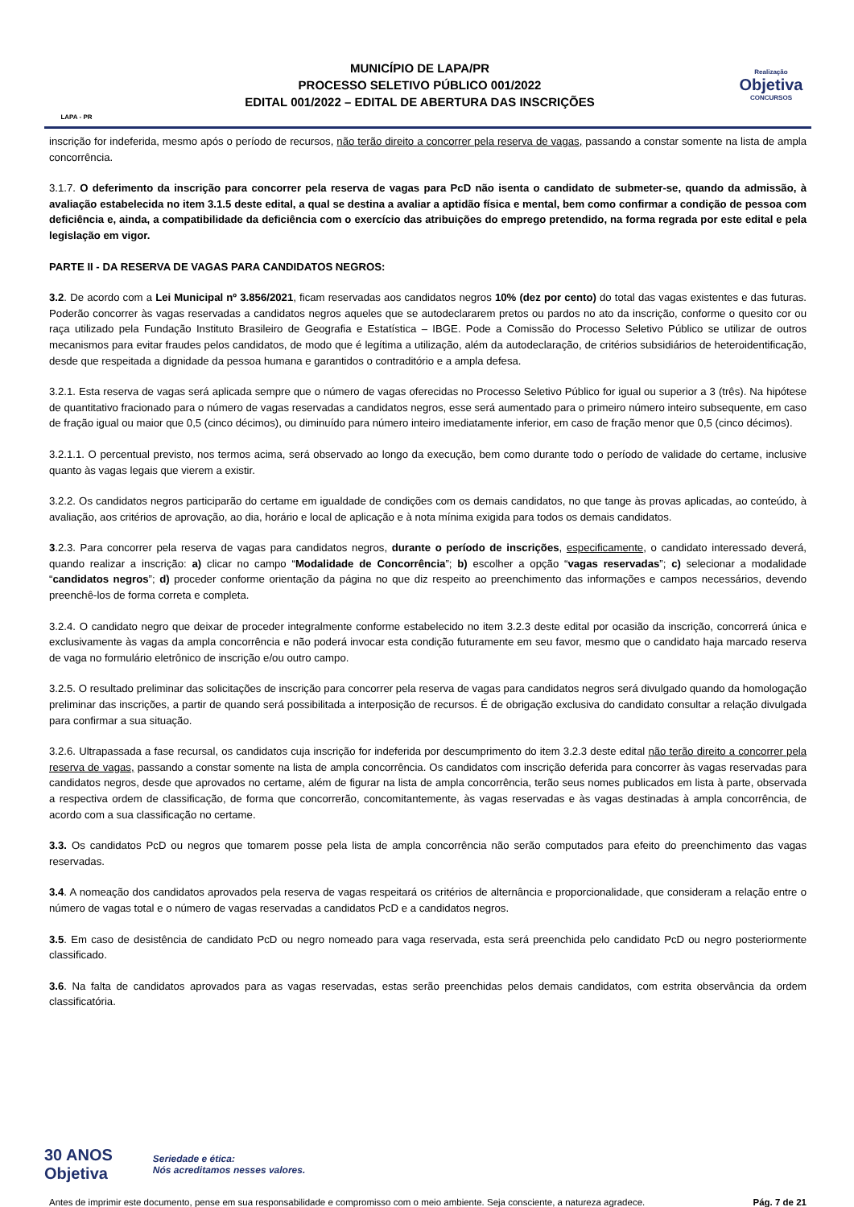LAPA - PR
MUNICÍPIO DE LAPA/PR
PROCESSO SELETIVO PÚBLICO 001/2022
EDITAL 001/2022 – EDITAL DE ABERTURA DAS INSCRIÇÕES
Realização
Objetiva
CONCURSOS
inscrição for indeferida, mesmo após o período de recursos, não terão direito a concorrer pela reserva de vagas, passando a constar somente na lista de ampla concorrência.
3.1.7. O deferimento da inscrição para concorrer pela reserva de vagas para PcD não isenta o candidato de submeter-se, quando da admissão, à avaliação estabelecida no item 3.1.5 deste edital, a qual se destina a avaliar a aptidão física e mental, bem como confirmar a condição de pessoa com deficiência e, ainda, a compatibilidade da deficiência com o exercício das atribuições do emprego pretendido, na forma regrada por este edital e pela legislação em vigor.
PARTE II - DA RESERVA DE VAGAS PARA CANDIDATOS NEGROS:
3.2. De acordo com a Lei Municipal nº 3.856/2021, ficam reservadas aos candidatos negros 10% (dez por cento) do total das vagas existentes e das futuras. Poderão concorrer às vagas reservadas a candidatos negros aqueles que se autodeclararem pretos ou pardos no ato da inscrição, conforme o quesito cor ou raça utilizado pela Fundação Instituto Brasileiro de Geografia e Estatística – IBGE. Pode a Comissão do Processo Seletivo Público se utilizar de outros mecanismos para evitar fraudes pelos candidatos, de modo que é legítima a utilização, além da autodeclaração, de critérios subsidiários de heteroidentificação, desde que respeitada a dignidade da pessoa humana e garantidos o contraditório e a ampla defesa.
3.2.1. Esta reserva de vagas será aplicada sempre que o número de vagas oferecidas no Processo Seletivo Público for igual ou superior a 3 (três). Na hipótese de quantitativo fracionado para o número de vagas reservadas a candidatos negros, esse será aumentado para o primeiro número inteiro subsequente, em caso de fração igual ou maior que 0,5 (cinco décimos), ou diminuído para número inteiro imediatamente inferior, em caso de fração menor que 0,5 (cinco décimos).
3.2.1.1. O percentual previsto, nos termos acima, será observado ao longo da execução, bem como durante todo o período de validade do certame, inclusive quanto às vagas legais que vierem a existir.
3.2.2. Os candidatos negros participarão do certame em igualdade de condições com os demais candidatos, no que tange às provas aplicadas, ao conteúdo, à avaliação, aos critérios de aprovação, ao dia, horário e local de aplicação e à nota mínima exigida para todos os demais candidatos.
3.2.3. Para concorrer pela reserva de vagas para candidatos negros, durante o período de inscrições, especificamente, o candidato interessado deverá, quando realizar a inscrição: a) clicar no campo “Modalidade de Concorrência”; b) escolher a opção “vagas reservadas”; c) selecionar a modalidade “candidatos negros”; d) proceder conforme orientação da página no que diz respeito ao preenchimento das informações e campos necessários, devendo preenchê-los de forma correta e completa.
3.2.4. O candidato negro que deixar de proceder integralmente conforme estabelecido no item 3.2.3 deste edital por ocasião da inscrição, concorrerá única e exclusivamente às vagas da ampla concorrência e não poderá invocar esta condição futuramente em seu favor, mesmo que o candidato haja marcado reserva de vaga no formulário eletrônico de inscrição e/ou outro campo.
3.2.5. O resultado preliminar das solicitações de inscrição para concorrer pela reserva de vagas para candidatos negros será divulgado quando da homologação preliminar das inscrições, a partir de quando será possibilitada a interposição de recursos. É de obrigação exclusiva do candidato consultar a relação divulgada para confirmar a sua situação.
3.2.6. Ultrapassada a fase recursal, os candidatos cuja inscrição for indeferida por descumprimento do item 3.2.3 deste edital não terão direito a concorrer pela reserva de vagas, passando a constar somente na lista de ampla concorrência. Os candidatos com inscrição deferida para concorrer às vagas reservadas para candidatos negros, desde que aprovados no certame, além de figurar na lista de ampla concorrência, terão seus nomes publicados em lista à parte, observada a respectiva ordem de classificação, de forma que concorrerão, concomitantemente, às vagas reservadas e às vagas destinadas à ampla concorrência, de acordo com a sua classificação no certame.
3.3. Os candidatos PcD ou negros que tomarem posse pela lista de ampla concorrência não serão computados para efeito do preenchimento das vagas reservadas.
3.4. A nomeação dos candidatos aprovados pela reserva de vagas respeitará os critérios de alternância e proporcionalidade, que consideram a relação entre o número de vagas total e o número de vagas reservadas a candidatos PcD e a candidatos negros.
3.5. Em caso de desistência de candidato PcD ou negro nomeado para vaga reservada, esta será preenchida pelo candidato PcD ou negro posteriormente classificado.
3.6. Na falta de candidatos aprovados para as vagas reservadas, estas serão preenchidas pelos demais candidatos, com estrita observância da ordem classificatória.
30 ANOS
Objetiva
Seriedade e ética:
Nós acreditamos nesses valores.
Antes de imprimir este documento, pense em sua responsabilidade e compromisso com o meio ambiente. Seja consciente, a natureza agradece. Pág. 7 de 21